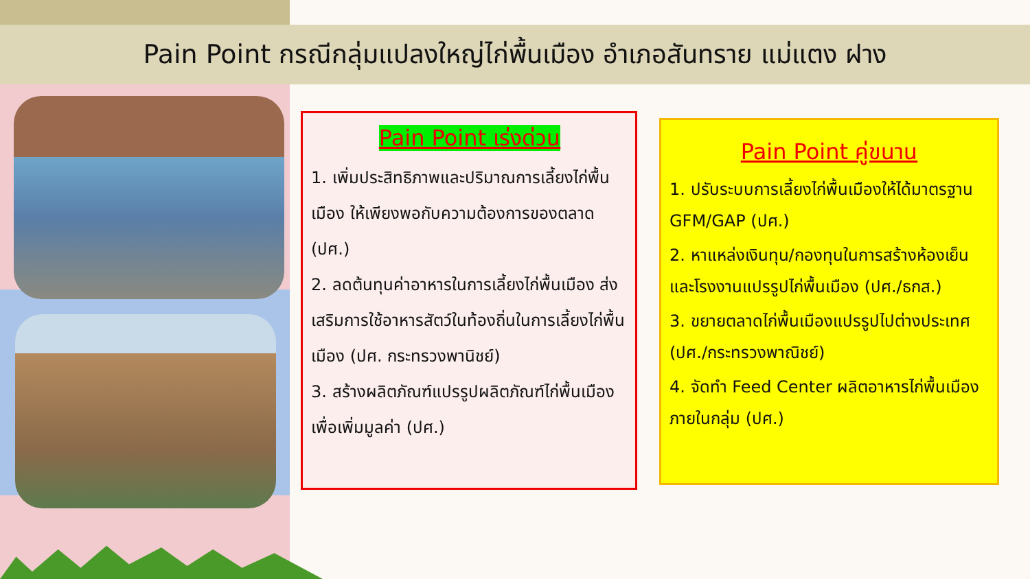Pain Point กรณีกลุ่มแปลงใหญ่ไก่พื้นเมือง อำเภอสันทราย แม่แตง ฝาง
Pain Point เร่งด่วน
1. เพิ่มประสิทธิภาพและปริมาณการเลี้ยงไก่พื้นเมือง ให้เพียงพอกับความต้องการของตลาด (ปศ.)
2. ลดต้นทุนค่าอาหารในการเลี้ยงไก่พื้นเมือง ส่งเสริมการใช้อาหารสัตว์ในท้องถิ่นในการเลี้ยงไก่พื้นเมือง (ปศ. กระทรวงพานิชย์)
3. สร้างผลิตภัณฑ์แปรรูปผลิตภัณฑ์ไก่พื้นเมือง เพื่อเพิ่มมูลค่า (ปศ.)
Pain Point คู่ขนาน
1. ปรับระบบการเลี้ยงไก่พื้นเมืองให้ได้มาตรฐาน GFM/GAP (ปศ.)
2. หาแหล่งเงินทุน/กองทุนในการสร้างห้องเย็นและโรงงานแปรรูปไก่พื้นเมือง (ปศ./ธกส.)
3. ขยายตลาดไก่พื้นเมืองแปรรูปไปต่างประเทศ (ปศ./กระทรวงพาณิชย์)
4. จัดทำ Feed Center ผลิตอาหารไก่พื้นเมืองภายในกลุ่ม (ปศ.)